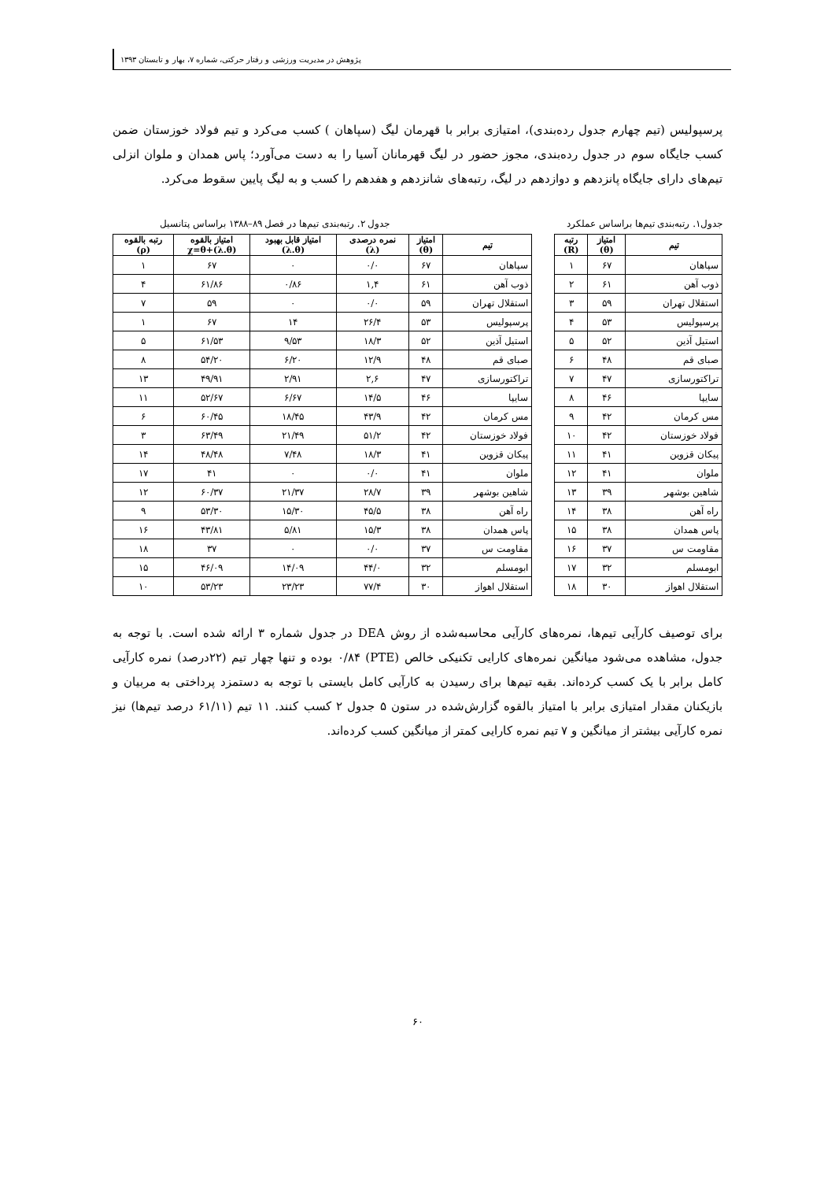پژوهش در مدیریت ورزشی و رفتار حرکتی، شماره ۷، بهار و تابستان ۱۳۹۳
پرسپولیس (تیم چهارم جدول رده‌بندی)، امتیازی برابر با قهرمان لیگ (سپاهان ) کسب می‌کرد و تیم فولاد خوزستان ضمن کسب جایگاه سوم در جدول رده‌بندی، مجوز حضور در لیگ قهرمانان آسیا را به دست می‌آورد؛ پاس همدان و ملوان انزلی تیم‌های دارای جایگاه پانزدهم و دوازدهم در لیگ، رتبه‌های شانزدهم و هفدهم را کسب و به لیگ پایین سقوط می‌کرد.
جدول۱. رتبه‌بندی تیم‌ها براساس عملکرد جدول ۲. رتبه‌بندی تیم‌ها در فصل ۸۹–۱۳۸۸ براساس پتانسیل
| تیم | امتیاز (θ) | رتبه (R) |
| --- | --- | --- |
| سپاهان | ۶۷ | ۱ |
| ذوب آهن | ۶۱ | ۲ |
| استقلال تهران | ۵۹ | ۳ |
| پرسپولیس | ۵۳ | ۴ |
| استیل آذین | ۵۲ | ۵ |
| صبای قم | ۴۸ | ۶ |
| تراکتورسازی | ۴۷ | ۷ |
| سایپا | ۴۶ | ۸ |
| مس کرمان | ۴۲ | ۹ |
| فولاد خوزستان | ۴۲ | ۱۰ |
| پیکان قزوین | ۴۱ | ۱۱ |
| ملوان | ۴۱ | ۱۲ |
| شاهین بوشهر | ۳۹ | ۱۳ |
| راه آهن | ۳۸ | ۱۴ |
| پاس همدان | ۳۸ | ۱۵ |
| مقاومت س | ۳۷ | ۱۶ |
| ابومسلم | ۳۲ | ۱۷ |
| استقلال اهواز | ۳۰ | ۱۸ |
| تیم | امتیاز (θ) | نمره درصدی (λ) | امتیاز قابل بهبود (λ.θ) | امتیاز بالقوه χ=θ+(λ.θ) | رتبه بالقوه (ρ) |
| --- | --- | --- | --- | --- | --- |
| سپاهان | ۶۷ | ۰/۰ | ۰ | ۶۷ | ۱ |
| ذوب آهن | ۶۱ | ۱,۴ | ۰/۸۶ | ۶۱/۸۶ | ۴ |
| استقلال تهران | ۵۹ | ۰/۰ | ۰ | ۵۹ | ۷ |
| پرسپولیس | ۵۳ | ۲۶/۴ | ۱۴ | ۶۷ | ۱ |
| استیل آذین | ۵۲ | ۱۸/۳ | ۹/۵۳ | ۶۱/۵۳ | ۵ |
| صبای قم | ۴۸ | ۱۲/۹ | ۶/۲۰ | ۵۴/۲۰ | ۸ |
| تراکتورسازی | ۴۷ | ۲,۶ | ۲/۹۱ | ۴۹/۹۱ | ۱۳ |
| سایپا | ۴۶ | ۱۴/۵ | ۶/۶۷ | ۵۲/۶۷ | ۱۱ |
| مس کرمان | ۴۲ | ۴۳/۹ | ۱۸/۴۵ | ۶۰/۴۵ | ۶ |
| فولاد خوزستان | ۴۲ | ۵۱/۲ | ۲۱/۴۹ | ۶۳/۴۹ | ۳ |
| پیکان قزوین | ۴۱ | ۱۸/۳ | ۷/۴۸ | ۴۸/۴۸ | ۱۴ |
| ملوان | ۴۱ | ۰/۰ | ۰ | ۴۱ | ۱۷ |
| شاهین بوشهر | ۳۹ | ۲۸/۷ | ۲۱/۳۷ | ۶۰/۳۷ | ۱۲ |
| راه آهن | ۳۸ | ۴۵/۵ | ۱۵/۳۰ | ۵۳/۳۰ | ۹ |
| پاس همدان | ۳۸ | ۱۵/۳ | ۵/۸۱ | ۴۳/۸۱ | ۱۶ |
| مقاومت س | ۳۷ | ۰/۰ | ۰ | ۳۷ | ۱۸ |
| ابومسلم | ۳۲ | ۴۴/۰ | ۱۴/۰۹ | ۴۶/۰۹ | ۱۵ |
| استقلال اهواز | ۳۰ | ۷۷/۴ | ۲۳/۲۳ | ۵۳/۲۳ | ۱۰ |
برای توصیف کارآیی تیم‌ها، نمره‌های کارآیی محاسبه‌شده از روش DEA در جدول شماره ۳ ارائه شده است. با توجه به جدول، مشاهده می‌شود میانگین نمره‌های کارایی تکنیکی خالص (PTE) ۰/۸۴ بوده و تنها چهار تیم (۲۲درصد) نمره کارآیی کامل برابر با یک کسب کرده‌اند. بقیه تیم‌ها برای رسیدن به کارآیی کامل بایستی با توجه به دستمزد پرداختی به مربیان و بازیکنان مقدار امتیازی برابر با امتیاز بالقوه گزارش‌شده در ستون ۵ جدول ۲ کسب کنند. ۱۱ تیم (۶۱/۱۱ درصد تیم‌ها) نیز نمره کارآیی بیشتر از میانگین و ۷ تیم نمره کارایی کمتر از میانگین کسب کرده‌اند.
۶۰